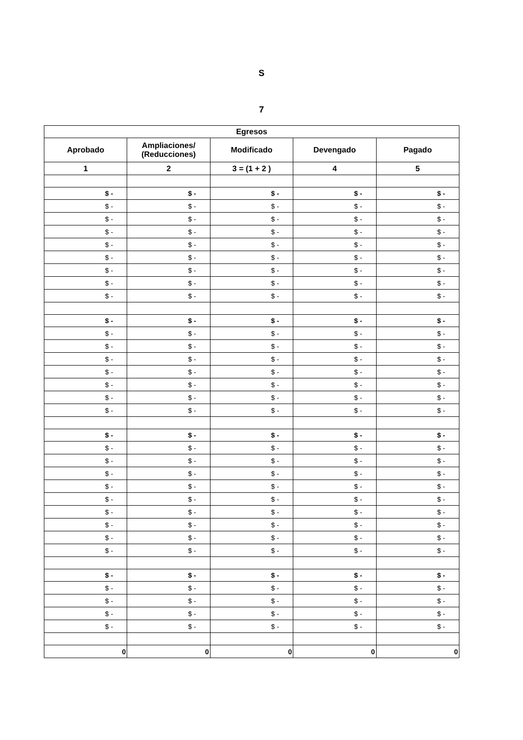S
7
| Egresos | | | | |
| --- | --- | --- | --- | --- |
| Aprobado | Ampliaciones/ (Reducciones) | Modificado | Devengado | Pagado |
| 1 | 2 | 3 = (1 + 2 ) | 4 | 5 |
| $ - | $ - | $ - | $ - | $ - |
| $ - | $ - | $ - | $ - | $ - |
| $ - | $ - | $ - | $ - | $ - |
| $ - | $ - | $ - | $ - | $ - |
| $ - | $ - | $ - | $ - | $ - |
| $ - | $ - | $ - | $ - | $ - |
| $ - | $ - | $ - | $ - | $ - |
| $ - | $ - | $ - | $ - | $ - |
| $ - | $ - | $ - | $ - | $ - |
| $ - | $ - | $ - | $ - | $ - |
| $ - | $ - | $ - | $ - | $ - |
| $ - | $ - | $ - | $ - | $ - |
| $ - | $ - | $ - | $ - | $ - |
| $ - | $ - | $ - | $ - | $ - |
| $ - | $ - | $ - | $ - | $ - |
| $ - | $ - | $ - | $ - | $ - |
| $ - | $ - | $ - | $ - | $ - |
| $ - | $ - | $ - | $ - | $ - |
| $ - | $ - | $ - | $ - | $ - |
| $ - | $ - | $ - | $ - | $ - |
| $ - | $ - | $ - | $ - | $ - |
| $ - | $ - | $ - | $ - | $ - |
| $ - | $ - | $ - | $ - | $ - |
| $ - | $ - | $ - | $ - | $ - |
| $ - | $ - | $ - | $ - | $ - |
| $ - | $ - | $ - | $ - | $ - |
| $ - | $ - | $ - | $ - | $ - |
| $ - | $ - | $ - | $ - | $ - |
| $ - | $ - | $ - | $ - | $ - |
| $ - | $ - | $ - | $ - | $ - |
| $ - | $ - | $ - | $ - | $ - |
| $ - | $ - | $ - | $ - | $ - |
| 0 | 0 | 0 | 0 | 0 |